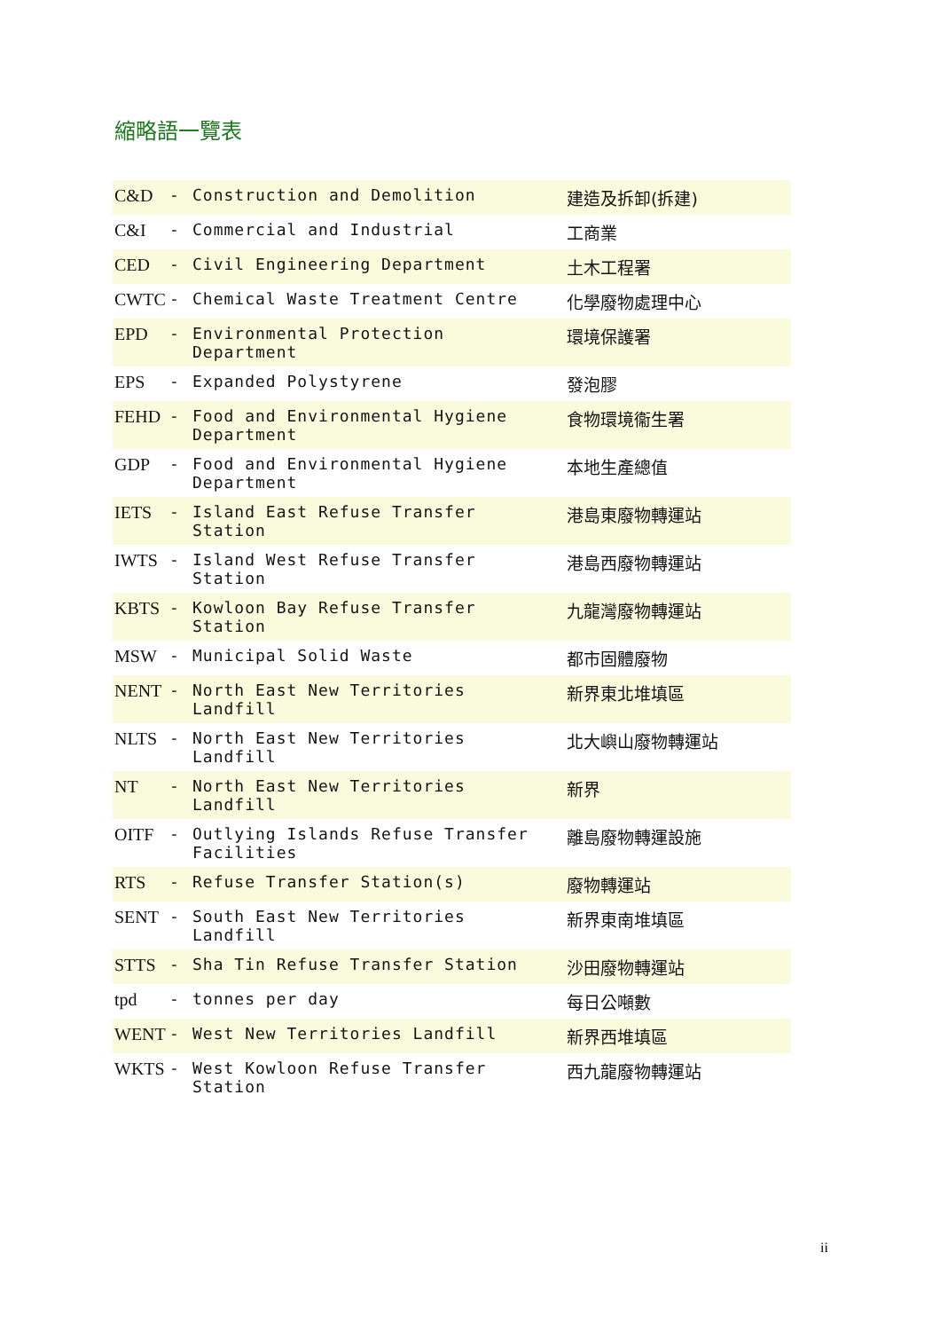縮略語一覽表
| C&D | - | Construction and Demolition | 建造及拆卸(拆建) |
| C&I | - | Commercial and Industrial | 工商業 |
| CED | - | Civil Engineering Department | 土木工程署 |
| CWTC | - | Chemical Waste Treatment Centre | 化學廢物處理中心 |
| EPD | - | Environmental Protection Department | 環境保護署 |
| EPS | - | Expanded Polystyrene | 發泡膠 |
| FEHD | - | Food and Environmental Hygiene Department | 食物環境衞生署 |
| GDP | - | Food and Environmental Hygiene Department | 本地生產總值 |
| IETS | - | Island East Refuse Transfer Station | 港島東廢物轉運站 |
| IWTS | - | Island West Refuse Transfer Station | 港島西廢物轉運站 |
| KBTS | - | Kowloon Bay Refuse Transfer Station | 九龍灣廢物轉運站 |
| MSW | - | Municipal Solid Waste | 都市固體廢物 |
| NENT | - | North East New Territories Landfill | 新界東北堆填區 |
| NLTS | - | North East New Territories Landfill | 北大嶼山廢物轉運站 |
| NT | - | North East New Territories Landfill | 新界 |
| OITF | - | Outlying Islands Refuse Transfer Facilities | 離島廢物轉運設施 |
| RTS | - | Refuse Transfer Station(s) | 廢物轉運站 |
| SENT | - | South East New Territories Landfill | 新界東南堆填區 |
| STTS | - | Sha Tin Refuse Transfer Station | 沙田廢物轉運站 |
| tpd | - | tonnes per day | 每日公噸數 |
| WENT | - | West New Territories Landfill | 新界西堆填區 |
| WKTS | - | West Kowloon Refuse Transfer Station | 西九龍廢物轉運站 |
ii